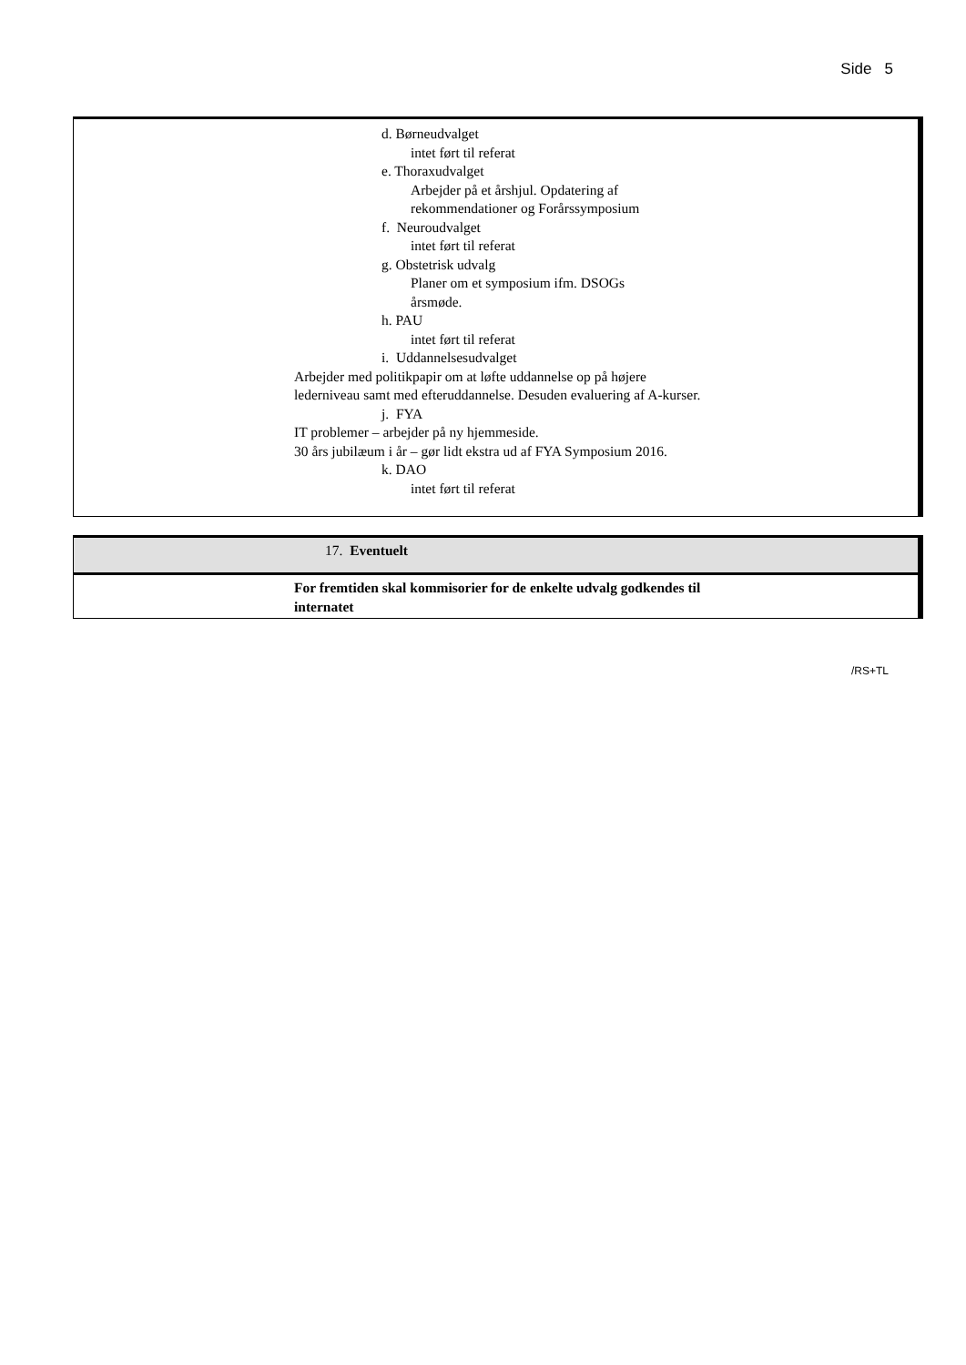Side 5
d. Børneudvalget
intet ført til referat
e. Thoraxudvalget
Arbejder på et årshjul. Opdatering af
rekommendationer og Forårssymposium
f. Neuroudvalget
intet ført til referat
g. Obstetrisk udvalg
Planer om et symposium ifm. DSOGs
årsmøde.
h. PAU
intet ført til referat
i. Uddannelsesudvalget
Arbejder med politikpapir om at løfte uddannelse op på højere lederniveau samt med efteruddannelse. Desuden evaluering af A-kurser.
j. FYA
IT problemer – arbejder på ny hjemmeside.
30 års jubilæum i år – gør lidt ekstra ud af FYA Symposium 2016.
k. DAO
intet ført til referat
17. Eventuelt
For fremtiden skal kommisorier for de enkelte udvalg godkendes til internatet
/RS+TL